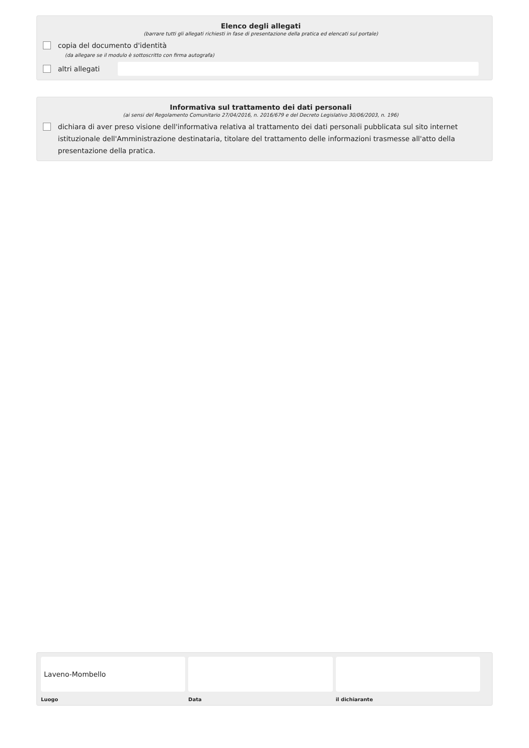Elenco degli allegati
(barrare tutti gli allegati richiesti in fase di presentazione della pratica ed elencati sul portale)
copia del documento d'identità
(da allegare se il modulo è sottoscritto con firma autografa)
altri allegati
Informativa sul trattamento dei dati personali
(ai sensi del Regolamento Comunitario 27/04/2016, n. 2016/679 e del Decreto Legislativo 30/06/2003, n. 196)
dichiara di aver preso visione dell'informativa relativa al trattamento dei dati personali pubblicata sul sito internet istituzionale dell'Amministrazione destinataria, titolare del trattamento delle informazioni trasmesse all'atto della presentazione della pratica.
Laveno-Mombello
Luogo
Data il dichiarante